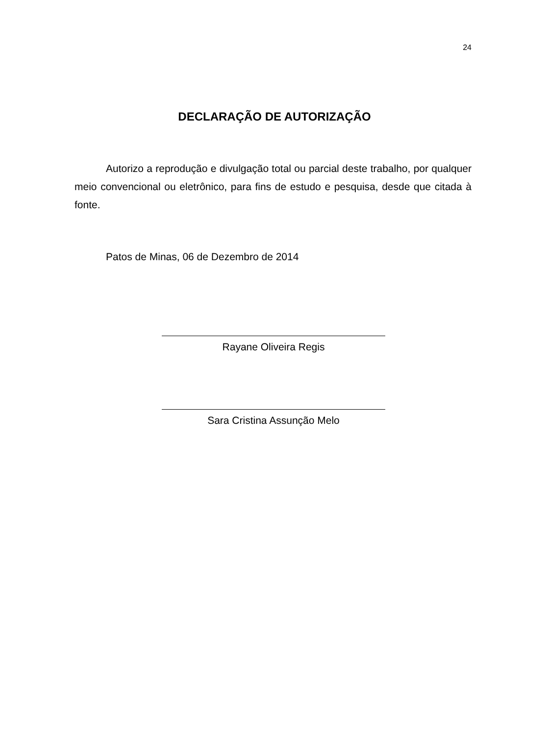24
DECLARAÇÃO DE AUTORIZAÇÃO
Autorizo a reprodução e divulgação total ou parcial deste trabalho, por qualquer meio convencional ou eletrônico, para fins de estudo e pesquisa, desde que citada à fonte.
Patos de Minas, 06 de Dezembro de 2014
Rayane Oliveira Regis
Sara Cristina Assunção Melo